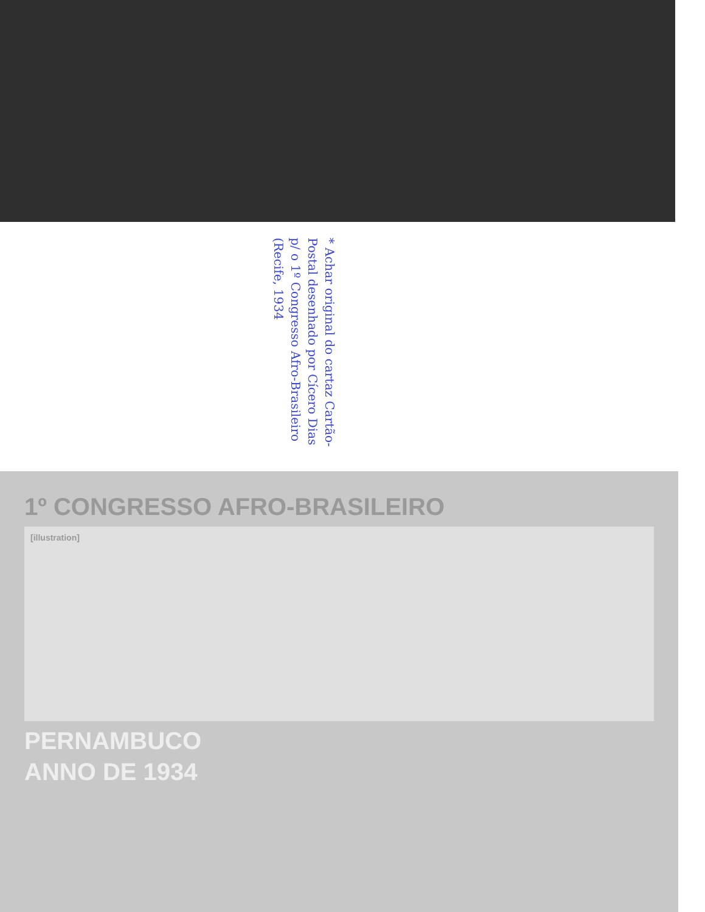* Achar original do cartaz Cartão-Postal desenhado por Cícero Dias p/ o 1º Congresso Afro-Brasileiro (Recife, 1934
1º CONGRESSO AFRO-BRASILEIRO
[illustration]
PERNAMBUCO
ANNO DE 1934